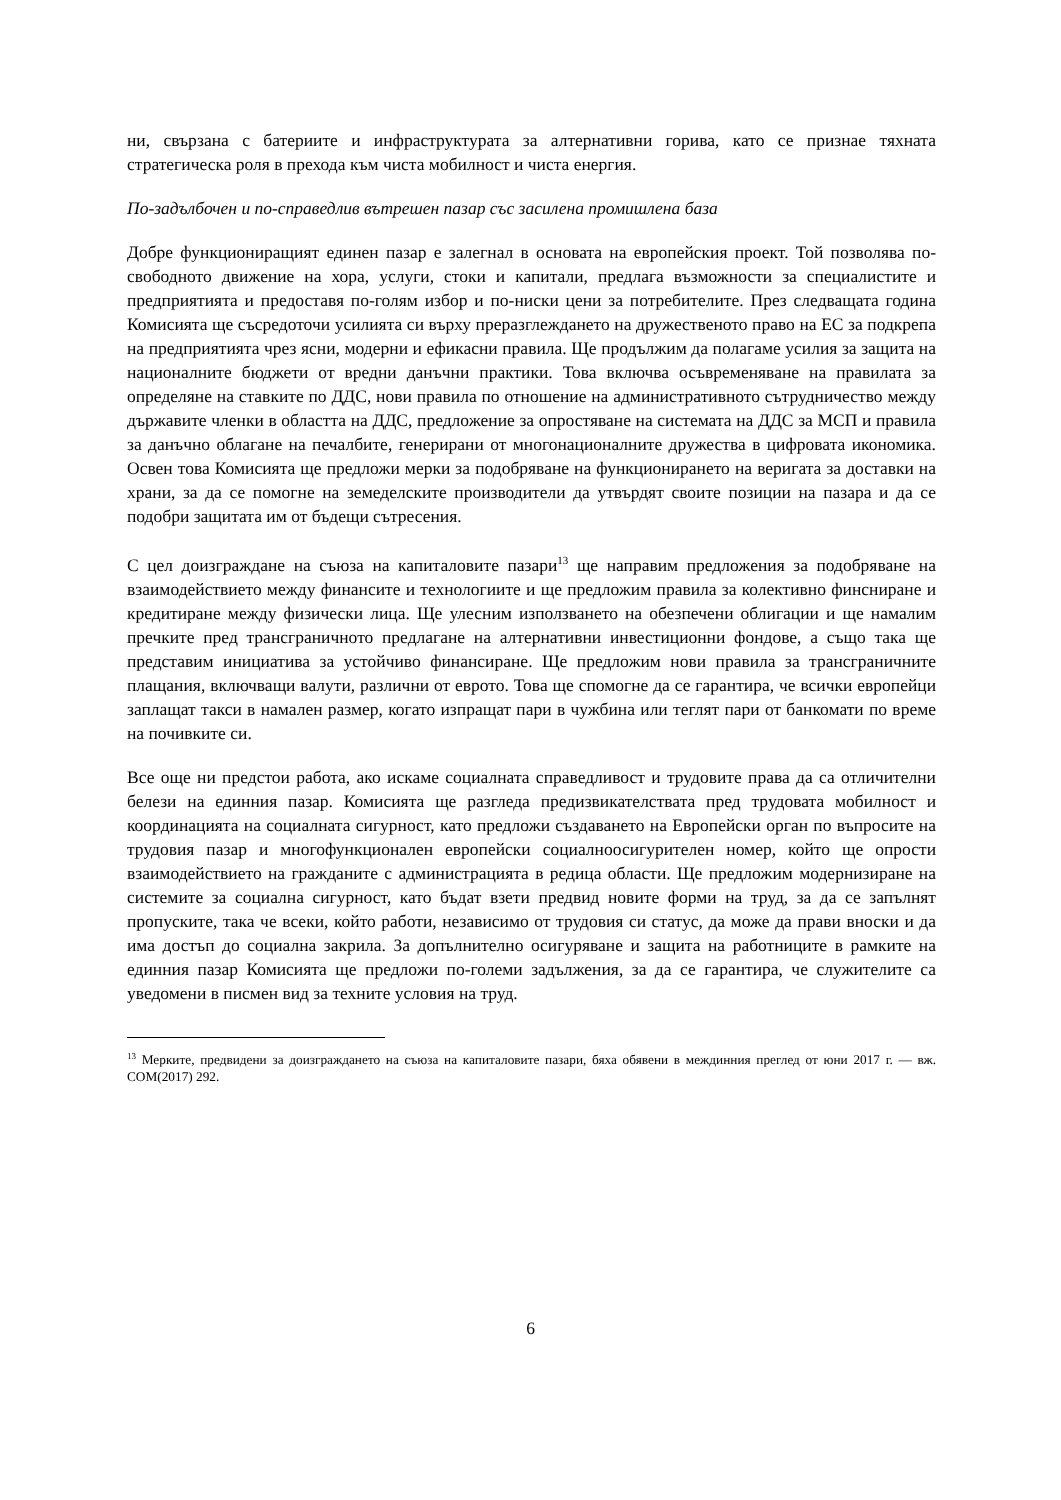ни, свързана с батериите и инфраструктурата за алтернативни горива, като се признае тяхната стратегическа роля в прехода към чиста мобилност и чиста енергия.
По-задълбочен и по-справедлив вътрешен пазар със засилена промишлена база
Добре функциониращият единен пазар е залегнал в основата на европейския проект. Той позволява по-свободното движение на хора, услуги, стоки и капитали, предлага възможности за специалистите и предприятията и предоставя по-голям избор и по-ниски цени за потребителите. През следващата година Комисията ще съсредоточи усилията си върху преразглеждането на дружественото право на ЕС за подкрепа на предприятията чрез ясни, модерни и ефикасни правила. Ще продължим да полагаме усилия за защита на националните бюджети от вредни данъчни практики. Това включва осъвременяване на правилата за определяне на ставките по ДДС, нови правила по отношение на административното сътрудничество между държавите членки в областта на ДДС, предложение за опростяване на системата на ДДС за МСП и правила за данъчно облагане на печалбите, генерирани от многонационалните дружества в цифровата икономика. Освен това Комисията ще предложи мерки за подобряване на функционирането на веригата за доставки на храни, за да се помогне на земеделските производители да утвърдят своите позиции на пазара и да се подобри защитата им от бъдещи сътресения.
С цел доизграждане на съюза на капиталовите пазари<sup>13</sup> ще направим предложения за подобряване на взаимодействието между финансите и технологиите и ще предложим правила за колективно финсниране и кредитиране между физически лица. Ще улесним използването на обезпечени облигации и ще намалим пречките пред трансграничното предлагане на алтернативни инвестиционни фондове, а също така ще представим инициатива за устойчиво финансиране. Ще предложим нови правила за трансграничните плащания, включващи валути, различни от еврото. Това ще спомогне да се гарантира, че всички европейци заплащат такси в намален размер, когато изпращат пари в чужбина или теглят пари от банкомати по време на почивките си.
Все още ни предстои работа, ако искаме социалната справедливост и трудовите права да са отличителни белези на единния пазар. Комисията ще разгледа предизвикателствата пред трудовата мобилност и координацията на социалната сигурност, като предложи създаването на Европейски орган по въпросите на трудовия пазар и многофункционален европейски социалноосигурителен номер, който ще опрости взаимодействието на гражданите с администрацията в редица области. Ще предложим модернизиране на системите за социална сигурност, като бъдат взети предвид новите форми на труд, за да се запълнят пропуските, така че всеки, който работи, независимо от трудовия си статус, да може да прави вноски и да има достъп до социална закрила. За допълнително осигуряване и защита на работниците в рамките на единния пазар Комисията ще предложи по-големи задължения, за да се гарантира, че служителите са уведомени в писмен вид за техните условия на труд.
<sup>13</sup> Мерките, предвидени за доизграждането на съюза на капиталовите пазари, бяха обявени в междинния преглед от юни 2017 г. — вж. COM(2017) 292.
6